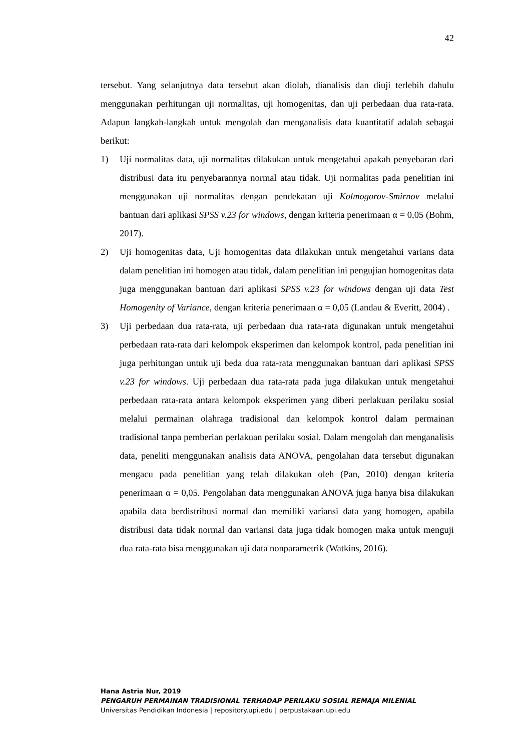42
tersebut. Yang selanjutnya data tersebut akan diolah, dianalisis dan diuji terlebih dahulu menggunakan perhitungan uji normalitas, uji homogenitas, dan uji perbedaan dua rata-rata. Adapun langkah-langkah untuk mengolah dan menganalisis data kuantitatif adalah sebagai berikut:
1) Uji normalitas data, uji normalitas dilakukan untuk mengetahui apakah penyebaran dari distribusi data itu penyebarannya normal atau tidak. Uji normalitas pada penelitian ini menggunakan uji normalitas dengan pendekatan uji Kolmogorov-Smirnov melalui bantuan dari aplikasi SPSS v.23 for windows, dengan kriteria penerimaan α = 0,05 (Bohm, 2017).
2) Uji homogenitas data, Uji homogenitas data dilakukan untuk mengetahui varians data dalam penelitian ini homogen atau tidak, dalam penelitian ini pengujian homogenitas data juga menggunakan bantuan dari aplikasi SPSS v.23 for windows dengan uji data Test Homogenity of Variance, dengan kriteria penerimaan α = 0,05 (Landau & Everitt, 2004) .
3) Uji perbedaan dua rata-rata, uji perbedaan dua rata-rata digunakan untuk mengetahui perbedaan rata-rata dari kelompok eksperimen dan kelompok kontrol, pada penelitian ini juga perhitungan untuk uji beda dua rata-rata menggunakan bantuan dari aplikasi SPSS v.23 for windows. Uji perbedaan dua rata-rata pada juga dilakukan untuk mengetahui perbedaan rata-rata antara kelompok eksperimen yang diberi perlakuan perilaku sosial melalui permainan olahraga tradisional dan kelompok kontrol dalam permainan tradisional tanpa pemberian perlakuan perilaku sosial. Dalam mengolah dan menganalisis data, peneliti menggunakan analisis data ANOVA, pengolahan data tersebut digunakan mengacu pada penelitian yang telah dilakukan oleh (Pan, 2010) dengan kriteria penerimaan α = 0,05. Pengolahan data menggunakan ANOVA juga hanya bisa dilakukan apabila data berdistribusi normal dan memiliki variansi data yang homogen, apabila distribusi data tidak normal dan variansi data juga tidak homogen maka untuk menguji dua rata-rata bisa menggunakan uji data nonparametrik (Watkins, 2016).
Hana Astria Nur, 2019
PENGARUH PERMAINAN TRADISIONAL TERHADAP PERILAKU SOSIAL REMAJA MILENIAL
Universitas Pendidikan Indonesia | repository.upi.edu | perpustakaan.upi.edu